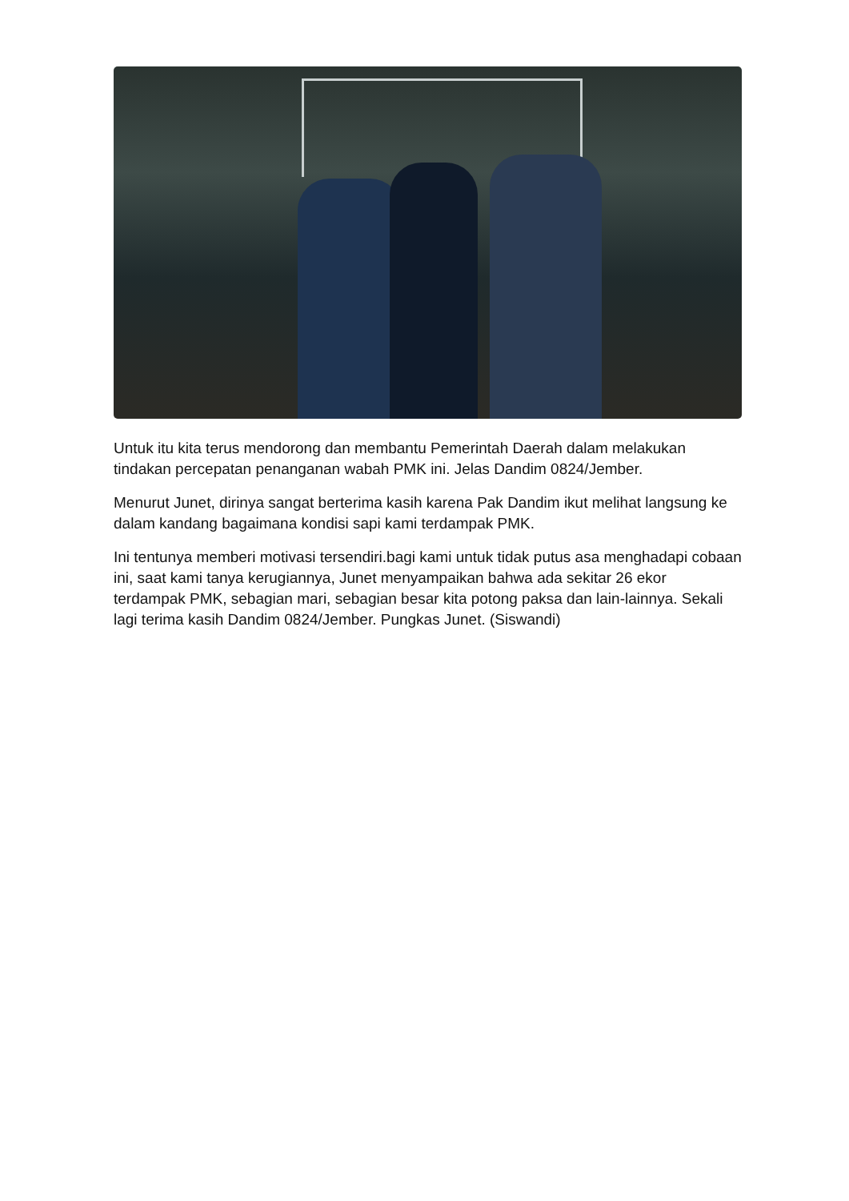Untuk itu kita terus mendorong dan membantu Pemerintah Daerah dalam melakukan tindakan percepatan penanganan wabah PMK ini. Jelas Dandim 0824/Jember.
Menurut Junet, dirinya sangat berterima kasih karena Pak Dandim ikut melihat langsung ke dalam kandang bagaimana kondisi sapi kami terdampak PMK.
Ini tentunya memberi motivasi tersendiri.bagi kami untuk tidak putus asa menghadapi cobaan ini, saat kami tanya kerugiannya, Junet menyampaikan bahwa ada sekitar 26 ekor terdampak PMK, sebagian mari, sebagian besar kita potong paksa dan lain-lainnya. Sekali lagi terima kasih Dandim 0824/Jember. Pungkas Junet. (Siswandi)